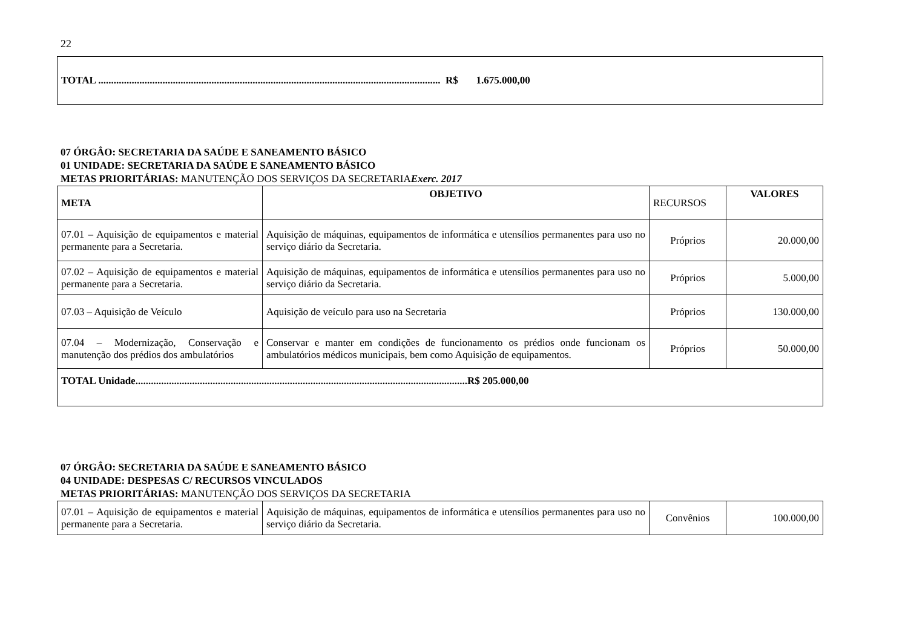22
| TOTAL ..................................................................................................................................... R$ 1.675.000,00 |
07 ÓRGÂO: SECRETARIA DA SAÚDE E SANEAMENTO BÁSICO
01 UNIDADE: SECRETARIA DA SAÚDE E SANEAMENTO BÁSICO
METAS PRIORITÁRIAS: MANUTENÇÃO DOS SERVIÇOS DA SECRETARIA Exerc. 2017
| META | OBJETIVO | RECURSOS | VALORES |
| 07.01 – Aquisição de equipamentos e material permanente para a Secretaria. | Aquisição de máquinas, equipamentos de informática e utensílios permanentes para uso no serviço diário da Secretaria. | Próprios | 20.000,00 |
| 07.02 – Aquisição de equipamentos e material permanente para a Secretaria. | Aquisição de máquinas, equipamentos de informática e utensílios permanentes para uso no serviço diário da Secretaria. | Próprios | 5.000,00 |
| 07.03 – Aquisição de Veículo | Aquisição de veículo para uso na Secretaria | Próprios | 130.000,00 |
| 07.04 – Modernização, Conservação e manutenção dos prédios dos ambulatórios | Conservar e manter em condições de funcionamento os prédios onde funcionam os ambulatórios médicos municipais, bem como Aquisição de equipamentos. | Próprios | 50.000,00 |
| TOTAL Unidade.................................................................................................................................R$ 205.000,00 | | | |
07 ÓRGÂO: SECRETARIA DA SAÚDE E SANEAMENTO BÁSICO
04 UNIDADE: DESPESAS C/ RECURSOS VINCULADOS
METAS PRIORITÁRIAS: MANUTENÇÃO DOS SERVIÇOS DA SECRETARIA
| 07.01 – Aquisição de equipamentos e material permanente para a Secretaria. | Aquisição de máquinas, equipamentos de informática e utensílios permanentes para uso no serviço diário da Secretaria. | Convênios | 100.000,00 |